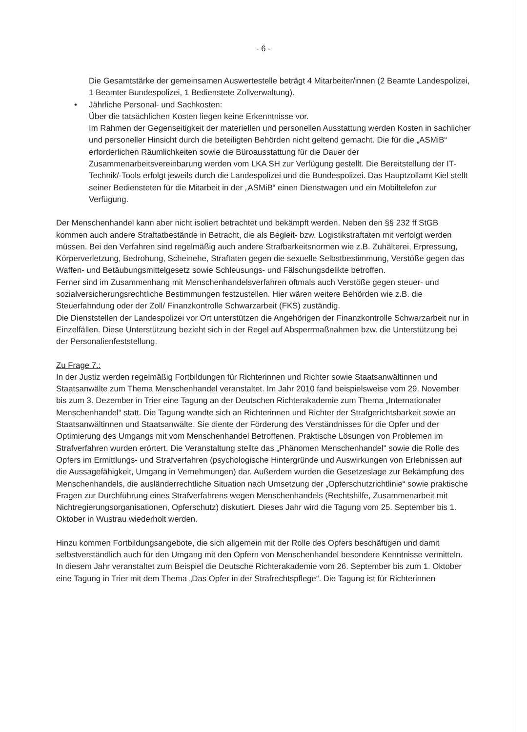- 6 -
Die Gesamtstärke der gemeinsamen Auswertestelle beträgt 4 Mitarbeiter/innen (2 Beamte Landespolizei, 1 Beamter Bundespolizei, 1 Bedienstete Zollverwaltung).
• Jährliche Personal- und Sachkosten:
Über die tatsächlichen Kosten liegen keine Erkenntnisse vor.
Im Rahmen der Gegenseitigkeit der materiellen und personellen Ausstattung werden Kosten in sachlicher und personeller Hinsicht durch die beteiligten Behörden nicht geltend gemacht. Die für die „ASMiB“ erforderlichen Räumlichkeiten sowie die Büroausstattung für die Dauer der Zusammenarbeitsvereinbarung werden vom LKA SH zur Verfügung gestellt. Die Bereitstellung der IT-Technik/-Tools erfolgt jeweils durch die Landespolizei und die Bundespolizei. Das Hauptzollamt Kiel stellt seiner Bediensteten für die Mitarbeit in der „ASMiB“ einen Dienstwagen und ein Mobiltelefon zur Verfügung.
Der Menschenhandel kann aber nicht isoliert betrachtet und bekämpft werden. Neben den §§ 232 ff StGB kommen auch andere Straftatbestände in Betracht, die als Begleit- bzw. Logistikstraftaten mit verfolgt werden müssen. Bei den Verfahren sind regelmäßig auch andere Strafbarkeitsnormen wie z.B. Zuhälterei, Erpressung, Körperverletzung, Bedrohung, Scheinehe, Straftaten gegen die sexuelle Selbstbestimmung, Verstöße gegen das Waffen- und Betäubungsmittelgesetz sowie Schleusungs- und Fälschungsdelikte betroffen.
Ferner sind im Zusammenhang mit Menschenhandelsverfahren oftmals auch Verstöße gegen steuer- und sozialversicherungsrechtliche Bestimmungen festzustellen. Hier wären weitere Behörden wie z.B. die Steuerfahndung oder der Zoll/ Finanzkontrolle Schwarzarbeit (FKS) zuständig.
Die Dienststellen der Landespolizei vor Ort unterstützen die Angehörigen der Finanzkontrolle Schwarzarbeit nur in Einzelfällen. Diese Unterstützung bezieht sich in der Regel auf Absperrmaßnahmen bzw. die Unterstützung bei der Personalienfeststellung.
Zu Frage 7.:
In der Justiz werden regelmäßig Fortbildungen für Richterinnen und Richter sowie Staatsanwältinnen und Staatsanwälte zum Thema Menschenhandel veranstaltet. Im Jahr 2010 fand beispielsweise vom 29. November bis zum 3. Dezember in Trier eine Tagung an der Deutschen Richterakademie zum Thema „Internationaler Menschenhandel“ statt. Die Tagung wandte sich an Richterinnen und Richter der Strafgerichtsbarkeit sowie an Staatsanwältinnen und Staatsanwälte. Sie diente der Förderung des Verständnisses für die Opfer und der Optimierung des Umgangs mit vom Menschenhandel Betroffenen. Praktische Lösungen von Problemen im Strafverfahren wurden erörtert. Die Veranstaltung stellte das „Phänomen Menschenhandel" sowie die Rolle des Opfers im Ermittlungs- und Strafverfahren (psychologische Hintergründe und Auswirkungen von Erlebnissen auf die Aussagefähigkeit, Umgang in Vernehmungen) dar. Außerdem wurden die Gesetzeslage zur Bekämpfung des Menschenhandels, die ausländerrechtliche Situation nach Umsetzung der „Opferschutzrichtlinie“ sowie praktische Fragen zur Durchführung eines Strafverfahrens wegen Menschenhandels (Rechtshilfe, Zusammenarbeit mit Nichtregierungsorganisationen, Opferschutz) diskutiert. Dieses Jahr wird die Tagung vom 25. September bis 1. Oktober in Wustrau wiederholt werden.
Hinzu kommen Fortbildungsangebote, die sich allgemein mit der Rolle des Opfers beschäftigen und damit selbstverständlich auch für den Umgang mit den Opfern von Menschenhandel besondere Kenntnisse vermitteln. In diesem Jahr veranstaltet zum Beispiel die Deutsche Richterakademie vom 26. September bis zum 1. Oktober eine Tagung in Trier mit dem Thema „Das Opfer in der Strafrechtspflege“. Die Tagung ist für Richterinnen